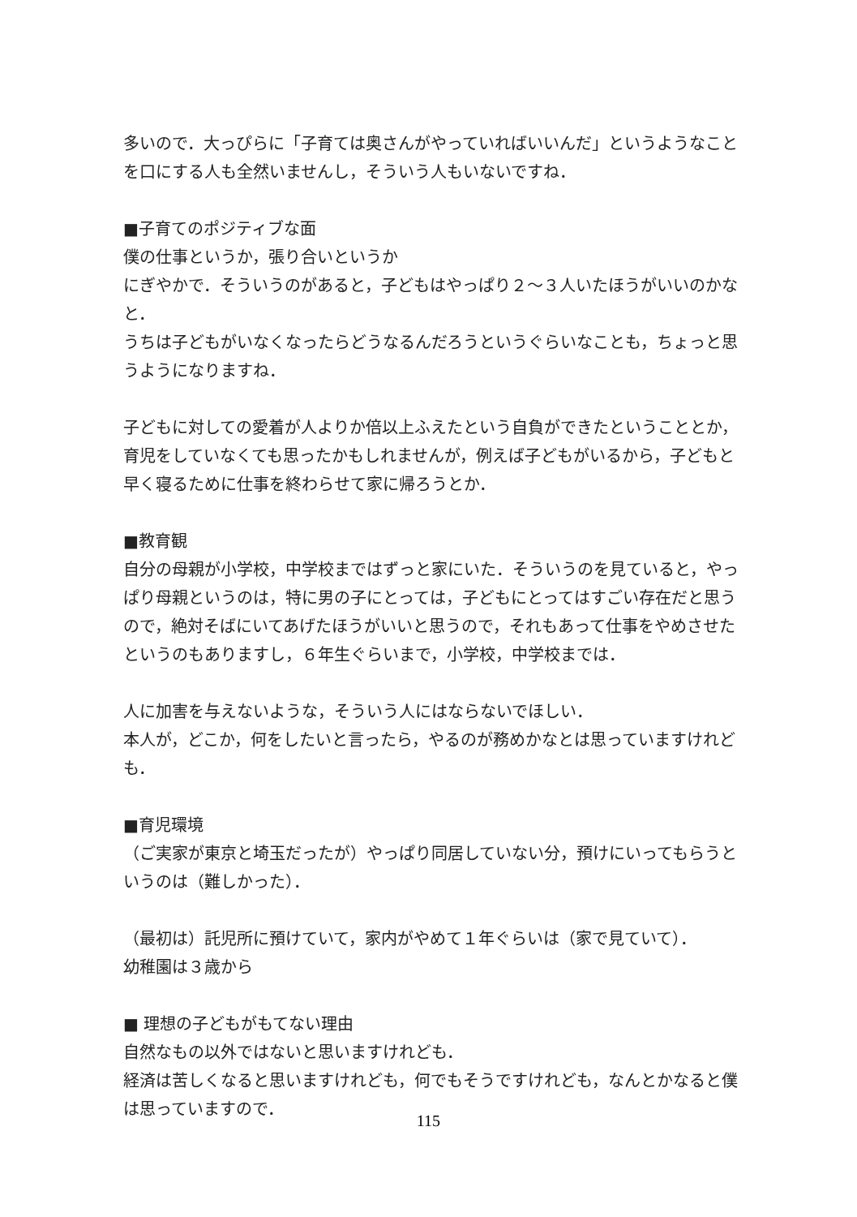多いので．大っぴらに「子育ては奥さんがやっていればいいんだ」というようなことを口にする人も全然いませんし，そういう人もいないですね．
■子育てのポジティブな面
僕の仕事というか，張り合いというか
にぎやかで．そういうのがあると，子どもはやっぱり２～３人いたほうがいいのかなと．
うちは子どもがいなくなったらどうなるんだろうというぐらいなことも，ちょっと思うようになりますね．
子どもに対しての愛着が人よりか倍以上ふえたという自負ができたということとか，育児をしていなくても思ったかもしれませんが，例えば子どもがいるから，子どもと早く寝るために仕事を終わらせて家に帰ろうとか．
■教育観
自分の母親が小学校，中学校まではずっと家にいた．そういうのを見ていると，やっぱり母親というのは，特に男の子にとっては，子どもにとってはすごい存在だと思うので，絶対そばにいてあげたほうがいいと思うので，それもあって仕事をやめさせたというのもありますし，６年生ぐらいまで，小学校，中学校までは．
人に加害を与えないような，そういう人にはならないでほしい．
本人が，どこか，何をしたいと言ったら，やるのが務めかなとは思っていますけれども．
■育児環境
（ご実家が東京と埼玉だったが）やっぱり同居していない分，預けにいってもらうというのは（難しかった）．
（最初は）託児所に預けていて，家内がやめて１年ぐらいは（家で見ていて）．
幼稚園は３歳から
■ 理想の子どもがもてない理由
自然なもの以外ではないと思いますけれども．
経済は苦しくなると思いますけれども，何でもそうですけれども，なんとかなると僕は思っていますので．
115